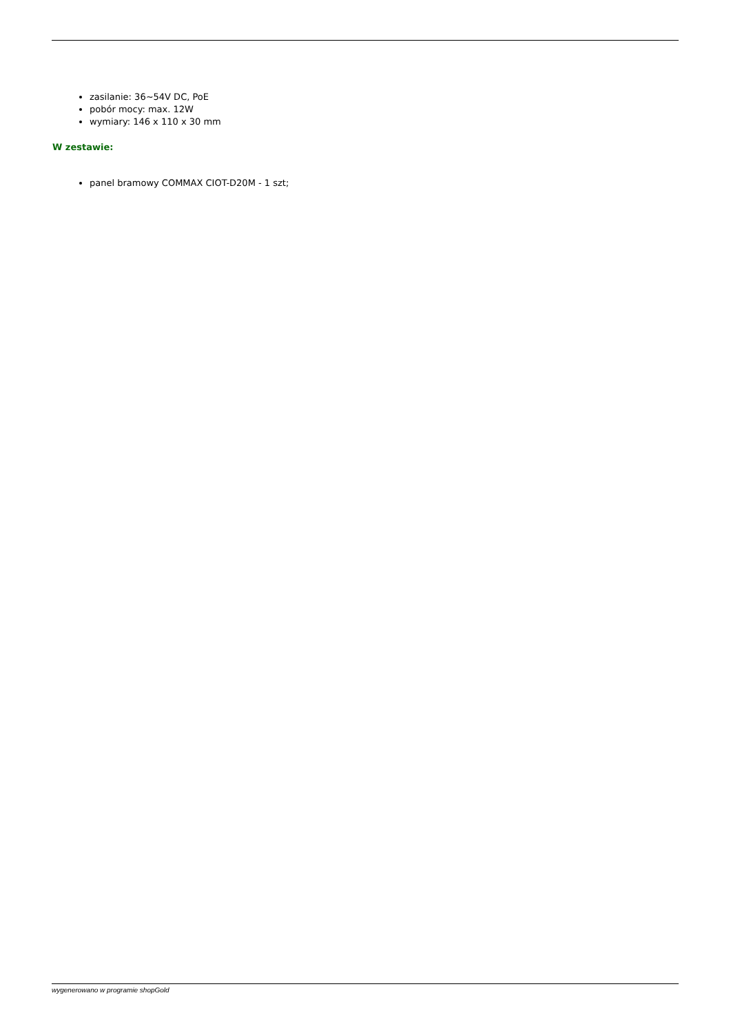zasilanie: 36~54V DC, PoE
pobór mocy: max. 12W
wymiary: 146 x 110 x 30 mm
W zestawie:
panel bramowy COMMAX CIOT-D20M - 1 szt;
wygenerowano w programie shopGold